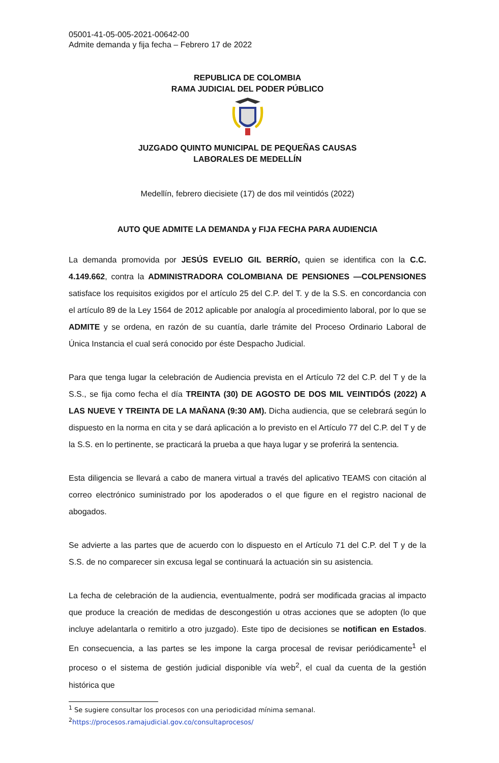05001-41-05-005-2021-00642-00
Admite demanda y fija fecha – Febrero 17 de 2022
REPUBLICA DE COLOMBIA
RAMA JUDICIAL DEL PODER PÚBLICO
JUZGADO QUINTO MUNICIPAL DE PEQUEÑAS CAUSAS
LABORALES DE MEDELLÍN
Medellín, febrero diecisiete (17) de dos mil veintidós (2022)
AUTO QUE ADMITE LA DEMANDA y FIJA FECHA PARA AUDIENCIA
La demanda promovida por JESÚS EVELIO GIL BERRÍO, quien se identifica con la C.C. 4.149.662, contra la ADMINISTRADORA COLOMBIANA DE PENSIONES —COLPENSIONES satisface los requisitos exigidos por el artículo 25 del C.P. del T. y de la S.S. en concordancia con el artículo 89 de la Ley 1564 de 2012 aplicable por analogía al procedimiento laboral, por lo que se ADMITE y se ordena, en razón de su cuantía, darle trámite del Proceso Ordinario Laboral de Única Instancia el cual será conocido por éste Despacho Judicial.
Para que tenga lugar la celebración de Audiencia prevista en el Artículo 72 del C.P. del T y de la S.S., se fija como fecha el día TREINTA (30) DE AGOSTO DE DOS MIL VEINTIDÓS (2022) A LAS NUEVE Y TREINTA DE LA MAÑANA (9:30 AM). Dicha audiencia, que se celebrará según lo dispuesto en la norma en cita y se dará aplicación a lo previsto en el Artículo 77 del C.P. del T y de la S.S. en lo pertinente, se practicará la prueba a que haya lugar y se proferirá la sentencia.
Esta diligencia se llevará a cabo de manera virtual a través del aplicativo TEAMS con citación al correo electrónico suministrado por los apoderados o el que figure en el registro nacional de abogados.
Se advierte a las partes que de acuerdo con lo dispuesto en el Artículo 71 del C.P. del T y de la S.S. de no comparecer sin excusa legal se continuará la actuación sin su asistencia.
La fecha de celebración de la audiencia, eventualmente, podrá ser modificada gracias al impacto que produce la creación de medidas de descongestión u otras acciones que se adopten (lo que incluye adelantarla o remitirlo a otro juzgado). Este tipo de decisiones se notifican en Estados. En consecuencia, a las partes se les impone la carga procesal de revisar periódicamente<sup>1</sup> el proceso o el sistema de gestión judicial disponible vía web<sup>2</sup>, el cual da cuenta de la gestión histórica que
<sup>1</sup> Se sugiere consultar los procesos con una periodicidad mínima semanal.
<sup>2</sup> https://procesos.ramajudicial.gov.co/consultaprocesos/